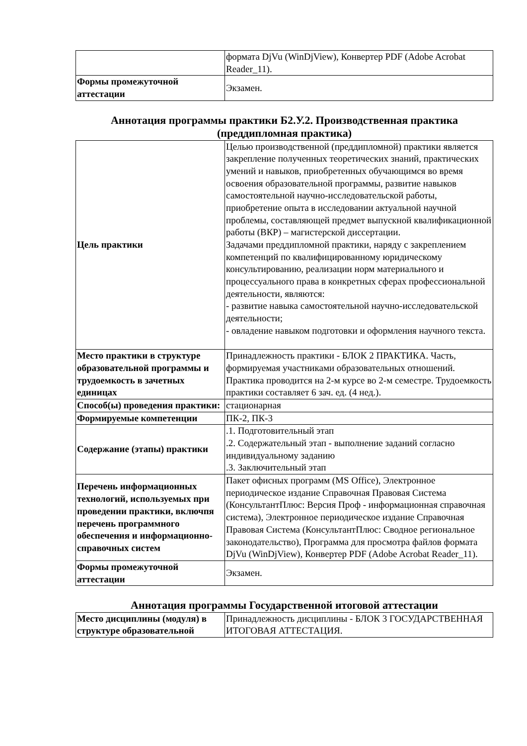| | формата DjVu (WinDjView), Конвертер PDF (Adobe Acrobat Reader_11). |
| Формы промежуточной аттестации | Экзамен. |
Аннотация программы практики Б2.У.2. Производственная практика (преддипломная практика)
| Цель практики | Целью производственной (преддипломной) практики является закрепление полученных теоретических знаний, практических умений и навыков, приобретенных обучающимся во время освоения образовательной программы, развитие навыков самостоятельной научно-исследовательской работы, приобретение опыта в исследовании актуальной научной проблемы, составляющей предмет выпускной квалификационной работы (ВКР) – магистерской диссертации. Задачами преддипломной практики, наряду с закреплением компетенций по квалифицированному юридическому консультированию, реализации норм материального и процессуального права в конкретных сферах профессиональной деятельности, являются: - развитие навыка самостоятельной научно-исследовательской деятельности; - овладение навыком подготовки и оформления научного текста. |
| Место практики в структуре образовательной программы и трудоемкость в зачетных единицах | Принадлежность практики - БЛОК 2 ПРАКТИКА. Часть, формируемая участниками образовательных отношений. Практика проводится на 2-м курсе во 2-м семестре. Трудоемкость практики составляет 6 зач. ед. (4 нед.). |
| Способ(ы) проведения практики: | стационарная |
| Формируемые компетенции | ПК-2, ПК-3 |
| Содержание (этапы) практики | .1. Подготовительный этап .2. Содержательный этап - выполнение заданий согласно индивидуальному заданию .3. Заключительный этап |
| Перечень информационных технологий, используемых при проведении практики, включпя перечень программного обеспечения и информационно-справочных систем | Пакет офисных программ (MS Office), Электронное периодическое издание Справочная Правовая Система (КонсультантПлюс: Версия Проф - информационная справочная система), Электронное периодическое издание Справочная Правовая Система (КонсультантПлюс: Сводное региональное законодательство), Программа для просмотра файлов формата DjVu (WinDjView), Конвертер PDF (Adobe Acrobat Reader_11). |
| Формы промежуточной аттестации | Экзамен. |
Аннотация программы Государственной итоговой аттестации
| Место дисциплины (модуля) в структуре образовательной | Принадлежность дисциплины - БЛОК 3 ГОСУДАРСТВЕННАЯ ИТОГОВАЯ АТТЕСТАЦИЯ. |